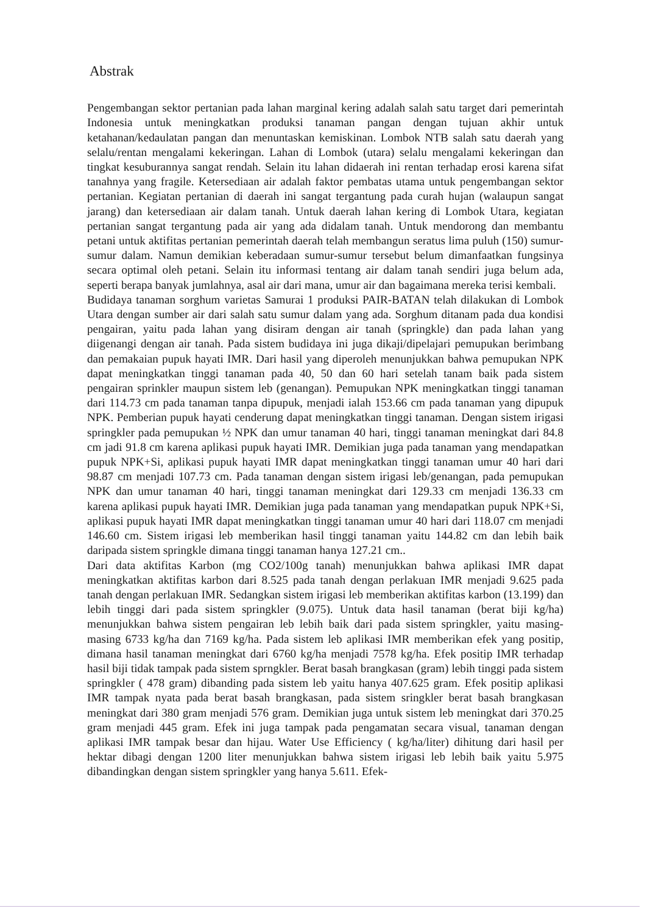Abstrak
Pengembangan sektor pertanian pada lahan marginal kering adalah salah satu target dari pemerintah Indonesia untuk meningkatkan produksi tanaman pangan dengan tujuan akhir untuk ketahanan/kedaulatan pangan dan menuntaskan kemiskinan. Lombok NTB salah satu daerah yang selalu/rentan mengalami kekeringan. Lahan di Lombok (utara) selalu mengalami kekeringan dan tingkat kesuburannya sangat rendah. Selain itu lahan didaerah ini rentan terhadap erosi karena sifat tanahnya yang fragile. Ketersediaan air adalah faktor pembatas utama untuk pengembangan sektor pertanian. Kegiatan pertanian di daerah ini sangat tergantung pada curah hujan (walaupun sangat jarang) dan ketersediaan air dalam tanah. Untuk daerah lahan kering di Lombok Utara, kegiatan pertanian sangat tergantung pada air yang ada didalam tanah. Untuk mendorong dan membantu petani untuk aktifitas pertanian pemerintah daerah telah membangun seratus lima puluh (150) sumur-sumur dalam. Namun demikian keberadaan sumur-sumur tersebut belum dimanfaatkan fungsinya secara optimal oleh petani. Selain itu informasi tentang air dalam tanah sendiri juga belum ada, seperti berapa banyak jumlahnya, asal air dari mana, umur air dan bagaimana mereka terisi kembali.
Budidaya tanaman sorghum varietas Samurai 1 produksi PAIR-BATAN telah dilakukan di Lombok Utara dengan sumber air dari salah satu sumur dalam yang ada. Sorghum ditanam pada dua kondisi pengairan, yaitu pada lahan yang disiram dengan air tanah (springkle) dan pada lahan yang diigenangi dengan air tanah. Pada sistem budidaya ini juga dikaji/dipelajari pemupukan berimbang dan pemakaian pupuk hayati IMR. Dari hasil yang diperoleh menunjukkan bahwa pemupukan NPK dapat meningkatkan tinggi tanaman pada 40, 50 dan 60 hari setelah tanam baik pada sistem pengairan sprinkler maupun sistem leb (genangan). Pemupukan NPK meningkatkan tinggi tanaman dari 114.73 cm pada tanaman tanpa dipupuk, menjadi ialah 153.66 cm pada tanaman yang dipupuk NPK. Pemberian pupuk hayati cenderung dapat meningkatkan tinggi tanaman. Dengan sistem irigasi springkler pada pemupukan ½ NPK dan umur tanaman 40 hari, tinggi tanaman meningkat dari 84.8 cm jadi 91.8 cm karena aplikasi pupuk hayati IMR. Demikian juga pada tanaman yang mendapatkan pupuk NPK+Si, aplikasi pupuk hayati IMR dapat meningkatkan tinggi tanaman umur 40 hari dari 98.87 cm menjadi 107.73 cm. Pada tanaman dengan sistem irigasi leb/genangan, pada pemupukan NPK dan umur tanaman 40 hari, tinggi tanaman meningkat dari 129.33 cm menjadi 136.33 cm karena aplikasi pupuk hayati IMR. Demikian juga pada tanaman yang mendapatkan pupuk NPK+Si, aplikasi pupuk hayati IMR dapat meningkatkan tinggi tanaman umur 40 hari dari 118.07 cm menjadi 146.60 cm. Sistem irigasi leb memberikan hasil tinggi tanaman yaitu 144.82 cm dan lebih baik daripada sistem springkle dimana tinggi tanaman hanya 127.21 cm..
Dari data aktifitas Karbon (mg CO2/100g tanah) menunjukkan bahwa aplikasi IMR dapat meningkatkan aktifitas karbon dari 8.525 pada tanah dengan perlakuan IMR menjadi 9.625 pada tanah dengan perlakuan IMR. Sedangkan sistem irigasi leb memberikan aktifitas karbon (13.199) dan lebih tinggi dari pada sistem springkler (9.075). Untuk data hasil tanaman (berat biji kg/ha) menunjukkan bahwa sistem pengairan leb lebih baik dari pada sistem springkler, yaitu masing-masing 6733 kg/ha dan 7169 kg/ha. Pada sistem leb aplikasi IMR memberikan efek yang positip, dimana hasil tanaman meningkat dari 6760 kg/ha menjadi 7578 kg/ha. Efek positip IMR terhadap hasil biji tidak tampak pada sistem sprngkler. Berat basah brangkasan (gram) lebih tinggi pada sistem springkler ( 478 gram) dibanding pada sistem leb yaitu hanya 407.625 gram. Efek positip aplikasi IMR tampak nyata pada berat basah brangkasan, pada sistem sringkler berat basah brangkasan meningkat dari 380 gram menjadi 576 gram. Demikian juga untuk sistem leb meningkat dari 370.25 gram menjadi 445 gram. Efek ini juga tampak pada pengamatan secara visual, tanaman dengan aplikasi IMR tampak besar dan hijau. Water Use Efficiency ( kg/ha/liter) dihitung dari hasil per hektar dibagi dengan 1200 liter menunjukkan bahwa sistem irigasi leb lebih baik yaitu 5.975 dibandingkan dengan sistem springkler yang hanya 5.611. Efek-